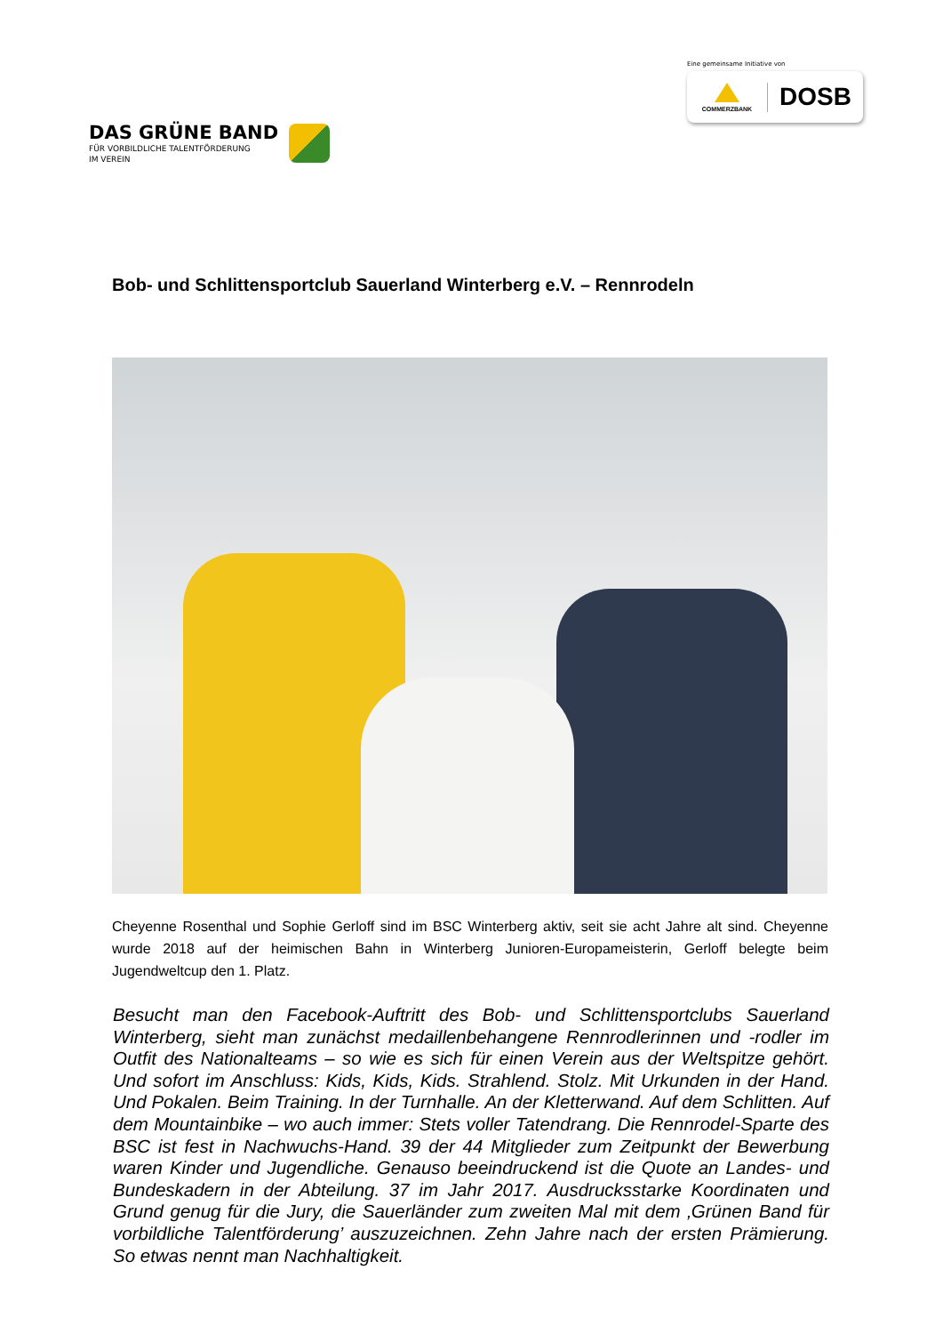DAS GRÜNE BAND
FÜR VORBILDLICHE TALENTFÖRDERUNG
IM VEREIN
Eine gemeinsame Initiative von
COMMERZBANK
DOSB
Bob- und Schlittensportclub Sauerland Winterberg e.V. – Rennrodeln
Cheyenne Rosenthal und Sophie Gerloff sind im BSC Winterberg aktiv, seit sie acht Jahre alt sind. Cheyenne wurde 2018 auf der heimischen Bahn in Winterberg Junioren-Europameisterin, Gerloff belegte beim Jugendweltcup den 1. Platz.
Besucht man den Facebook-Auftritt des Bob- und Schlittensportclubs Sauerland Winterberg, sieht man zunächst medaillenbehangene Rennrodlerinnen und -rodler im Outfit des Nationalteams – so wie es sich für einen Verein aus der Weltspitze gehört. Und sofort im Anschluss: Kids, Kids, Kids. Strahlend. Stolz. Mit Urkunden in der Hand. Und Pokalen. Beim Training. In der Turnhalle. An der Kletterwand. Auf dem Schlitten. Auf dem Mountainbike – wo auch immer: Stets voller Tatendrang. Die Rennrodel-Sparte des BSC ist fest in Nachwuchs-Hand. 39 der 44 Mitglieder zum Zeitpunkt der Bewerbung waren Kinder und Jugendliche. Genauso beeindruckend ist die Quote an Landes- und Bundeskadern in der Abteilung. 37 im Jahr 2017. Ausdrucksstarke Koordinaten und Grund genug für die Jury, die Sauerländer zum zweiten Mal mit dem ‚Grünen Band für vorbildliche Talentförderung’ auszuzeichnen. Zehn Jahre nach der ersten Prämierung. So etwas nennt man Nachhaltigkeit.